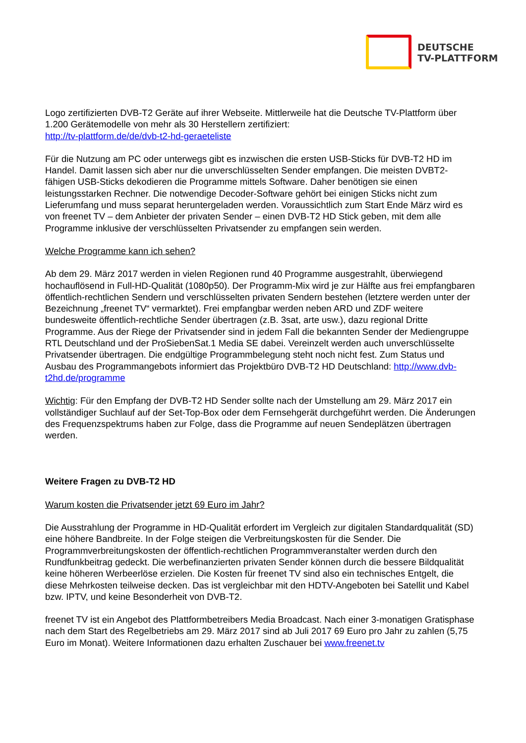DEUTSCHE
TV-PLATTFORM
Logo zertifizierten DVB-T2 Geräte auf ihrer Webseite. Mittlerweile hat die Deutsche TV-Plattform über 1.200 Gerätemodelle von mehr als 30 Herstellern zertifiziert:
http://tv-plattform.de/de/dvb-t2-hd-geraeteliste
Für die Nutzung am PC oder unterwegs gibt es inzwischen die ersten USB-Sticks für DVB-T2 HD im Handel. Damit lassen sich aber nur die unverschlüsselten Sender empfangen. Die meisten DVBT2-fähigen USB-Sticks dekodieren die Programme mittels Software. Daher benötigen sie einen leistungsstarken Rechner. Die notwendige Decoder-Software gehört bei einigen Sticks nicht zum Lieferumfang und muss separat heruntergeladen werden. Voraussichtlich zum Start Ende März wird es von freenet TV – dem Anbieter der privaten Sender – einen DVB-T2 HD Stick geben, mit dem alle Programme inklusive der verschlüsselten Privatsender zu empfangen sein werden.
Welche Programme kann ich sehen?
Ab dem 29. März 2017 werden in vielen Regionen rund 40 Programme ausgestrahlt, überwiegend hochauflösend in Full-HD-Qualität (1080p50). Der Programm-Mix wird je zur Hälfte aus frei empfangbaren öffentlich-rechtlichen Sendern und verschlüsselten privaten Sendern bestehen (letztere werden unter der Bezeichnung „freenet TV“ vermarktet). Frei empfangbar werden neben ARD und ZDF weitere bundesweite öffentlich-rechtliche Sender übertragen (z.B. 3sat, arte usw.), dazu regional Dritte Programme. Aus der Riege der Privatsender sind in jedem Fall die bekannten Sender der Mediengruppe RTL Deutschland und der ProSiebenSat.1 Media SE dabei. Vereinzelt werden auch unverschlüsselte Privatsender übertragen. Die endgültige Programmbelegung steht noch nicht fest. Zum Status und Ausbau des Programmangebots informiert das Projektbüro DVB-T2 HD Deutschland: http://www.dvb-t2hd.de/programme
Wichtig: Für den Empfang der DVB-T2 HD Sender sollte nach der Umstellung am 29. März 2017 ein vollständiger Suchlauf auf der Set-Top-Box oder dem Fernsehgerät durchgeführt werden. Die Änderungen des Frequenzspektrums haben zur Folge, dass die Programme auf neuen Sendeplätzen übertragen werden.
Weitere Fragen zu DVB-T2 HD
Warum kosten die Privatsender jetzt 69 Euro im Jahr?
Die Ausstrahlung der Programme in HD-Qualität erfordert im Vergleich zur digitalen Standardqualität (SD) eine höhere Bandbreite. In der Folge steigen die Verbreitungskosten für die Sender. Die Programmverbreitungskosten der öffentlich-rechtlichen Programmveranstalter werden durch den Rundfunkbeitrag gedeckt. Die werbefinanzierten privaten Sender können durch die bessere Bildqualität keine höheren Werbeerlöse erzielen. Die Kosten für freenet TV sind also ein technisches Entgelt, die diese Mehrkosten teilweise decken. Das ist vergleichbar mit den HDTV-Angeboten bei Satellit und Kabel bzw. IPTV, und keine Besonderheit von DVB-T2.
freenet TV ist ein Angebot des Plattformbetreibers Media Broadcast. Nach einer 3-monatigen Gratisphase nach dem Start des Regelbetriebs am 29. März 2017 sind ab Juli 2017 69 Euro pro Jahr zu zahlen (5,75 Euro im Monat). Weitere Informationen dazu erhalten Zuschauer bei www.freenet.tv